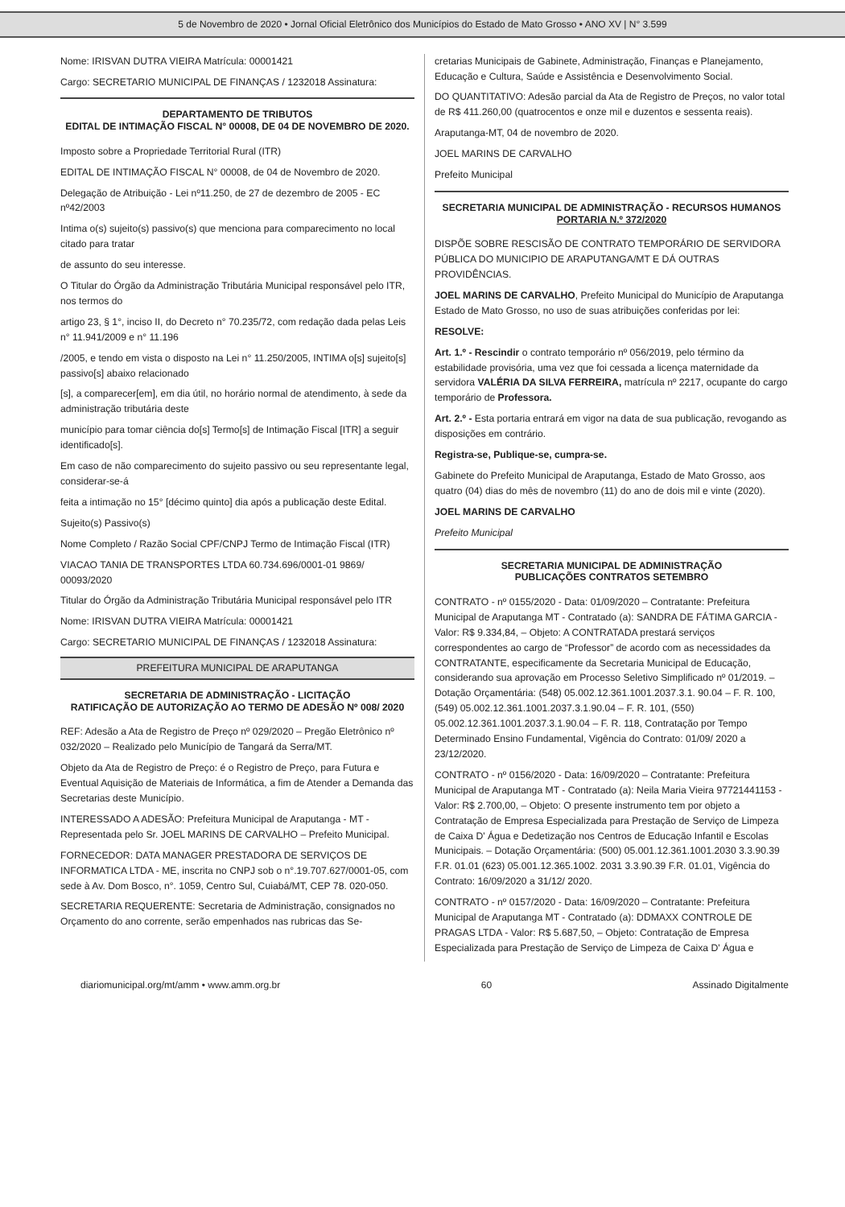5 de Novembro de 2020 • Jornal Oficial Eletrônico dos Municípios do Estado de Mato Grosso • ANO XV | N° 3.599
Nome: IRISVAN DUTRA VIEIRA Matrícula: 00001421
Cargo: SECRETARIO MUNICIPAL DE FINANÇAS / 1232018 Assinatura:
DEPARTAMENTO DE TRIBUTOS
EDITAL DE INTIMAÇÃO FISCAL N° 00008, DE 04 DE NOVEMBRO DE 2020.
Imposto sobre a Propriedade Territorial Rural (ITR)
EDITAL DE INTIMAÇÃO FISCAL N° 00008, de 04 de Novembro de 2020.
Delegação de Atribuição - Lei nº11.250, de 27 de dezembro de 2005 - EC nº42/2003
Intima o(s) sujeito(s) passivo(s) que menciona para comparecimento no local citado para tratar
de assunto do seu interesse.
O Titular do Órgão da Administração Tributária Municipal responsável pelo ITR, nos termos do
artigo 23, § 1°, inciso II, do Decreto n° 70.235/72, com redação dada pelas Leis n° 11.941/2009 e n° 11.196
/2005, e tendo em vista o disposto na Lei n° 11.250/2005, INTIMA o[s] sujeito[s] passivo[s] abaixo relacionado
[s], a comparecer[em], em dia útil, no horário normal de atendimento, à sede da administração tributária deste
município para tomar ciência do[s] Termo[s] de Intimação Fiscal [ITR] a seguir identificado[s].
Em caso de não comparecimento do sujeito passivo ou seu representante legal, considerar-se-á
feita a intimação no 15° [décimo quinto] dia após a publicação deste Edital.
Sujeito(s) Passivo(s)
Nome Completo / Razão Social CPF/CNPJ Termo de Intimação Fiscal (ITR)
VIACAO TANIA DE TRANSPORTES LTDA 60.734.696/0001-01 9869/ 00093/2020
Titular do Órgão da Administração Tributária Municipal responsável pelo ITR
Nome: IRISVAN DUTRA VIEIRA Matrícula: 00001421
Cargo: SECRETARIO MUNICIPAL DE FINANÇAS / 1232018 Assinatura:
PREFEITURA MUNICIPAL DE ARAPUTANGA
SECRETARIA DE ADMINISTRAÇÃO - LICITAÇÃO
RATIFICAÇÃO DE AUTORIZAÇÃO AO TERMO DE ADESÃO Nº 008/ 2020
REF: Adesão a Ata de Registro de Preço nº 029/2020 – Pregão Eletrônico nº 032/2020 – Realizado pelo Município de Tangará da Serra/MT.
Objeto da Ata de Registro de Preço: é o Registro de Preço, para Futura e Eventual Aquisição de Materiais de Informática, a fim de Atender a Demanda das Secretarias deste Município.
INTERESSADO A ADESÃO: Prefeitura Municipal de Araputanga - MT - Representada pelo Sr. JOEL MARINS DE CARVALHO – Prefeito Municipal.
FORNECEDOR: DATA MANAGER PRESTADORA DE SERVIÇOS DE INFORMATICA LTDA - ME, inscrita no CNPJ sob o n°.19.707.627/0001-05, com sede à Av. Dom Bosco, n°. 1059, Centro Sul, Cuiabá/MT, CEP 78. 020-050.
SECRETARIA REQUERENTE: Secretaria de Administração, consignados no Orçamento do ano corrente, serão empenhados nas rubricas das Se-
cretarias Municipais de Gabinete, Administração, Finanças e Planejamento, Educação e Cultura, Saúde e Assistência e Desenvolvimento Social.
DO QUANTITATIVO: Adesão parcial da Ata de Registro de Preços, no valor total de R$ 411.260,00 (quatrocentos e onze mil e duzentos e sessenta reais).
Araputanga-MT, 04 de novembro de 2020.
JOEL MARINS DE CARVALHO
Prefeito Municipal
SECRETARIA MUNICIPAL DE ADMINISTRAÇÃO - RECURSOS HUMANOS
PORTARIA N.º 372/2020
DISPÕE SOBRE RESCISÃO DE CONTRATO TEMPORÁRIO DE SERVIDORA PÚBLICA DO MUNICIPIO DE ARAPUTANGA/MT E DÁ OUTRAS PROVIDÊNCIAS.
JOEL MARINS DE CARVALHO, Prefeito Municipal do Município de Araputanga Estado de Mato Grosso, no uso de suas atribuições conferidas por lei:
RESOLVE:
Art. 1.º - Rescindir o contrato temporário nº 056/2019, pelo término da estabilidade provisória, uma vez que foi cessada a licença maternidade da servidora VALÉRIA DA SILVA FERREIRA, matrícula nº 2217, ocupante do cargo temporário de Professora.
Art. 2.º - Esta portaria entrará em vigor na data de sua publicação, revogando as disposições em contrário.
Registra-se, Publique-se, cumpra-se.
Gabinete do Prefeito Municipal de Araputanga, Estado de Mato Grosso, aos quatro (04) dias do mês de novembro (11) do ano de dois mil e vinte (2020).
JOEL MARINS DE CARVALHO
Prefeito Municipal
SECRETARIA MUNICIPAL DE ADMINISTRAÇÃO
PUBLICAÇÕES CONTRATOS SETEMBRO
CONTRATO - nº 0155/2020 - Data: 01/09/2020 – Contratante: Prefeitura Municipal de Araputanga MT - Contratado (a): SANDRA DE FÁTIMA GARCIA - Valor: R$ 9.334,84, – Objeto: A CONTRATADA prestará serviços correspondentes ao cargo de “Professor” de acordo com as necessidades da CONTRATANTE, especificamente da Secretaria Municipal de Educação, considerando sua aprovação em Processo Seletivo Simplificado nº 01/2019. – Dotação Orçamentária: (548) 05.002.12.361.1001.2037.3.1. 90.04 – F. R. 100, (549) 05.002.12.361.1001.2037.3.1.90.04 – F. R. 101, (550) 05.002.12.361.1001.2037.3.1.90.04 – F. R. 118, Contratação por Tempo Determinado Ensino Fundamental, Vigência do Contrato: 01/09/ 2020 a 23/12/2020.
CONTRATO - nº 0156/2020 - Data: 16/09/2020 – Contratante: Prefeitura Municipal de Araputanga MT - Contratado (a): Neila Maria Vieira 97721441153 - Valor: R$ 2.700,00, – Objeto: O presente instrumento tem por objeto a Contratação de Empresa Especializada para Prestação de Serviço de Limpeza de Caixa D' Água e Dedetização nos Centros de Educação Infantil e Escolas Municipais. – Dotação Orçamentária: (500) 05.001.12.361.1001.2030 3.3.90.39 F.R. 01.01 (623) 05.001.12.365.1002. 2031 3.3.90.39 F.R. 01.01, Vigência do Contrato: 16/09/2020 a 31/12/ 2020.
CONTRATO - nº 0157/2020 - Data: 16/09/2020 – Contratante: Prefeitura Municipal de Araputanga MT - Contratado (a): DDMAXX CONTROLE DE PRAGAS LTDA - Valor: R$ 5.687,50, – Objeto: Contratação de Empresa Especializada para Prestação de Serviço de Limpeza de Caixa D' Água e
diariomunicipal.org/mt/amm • www.amm.org.br 60 Assinado Digitalmente